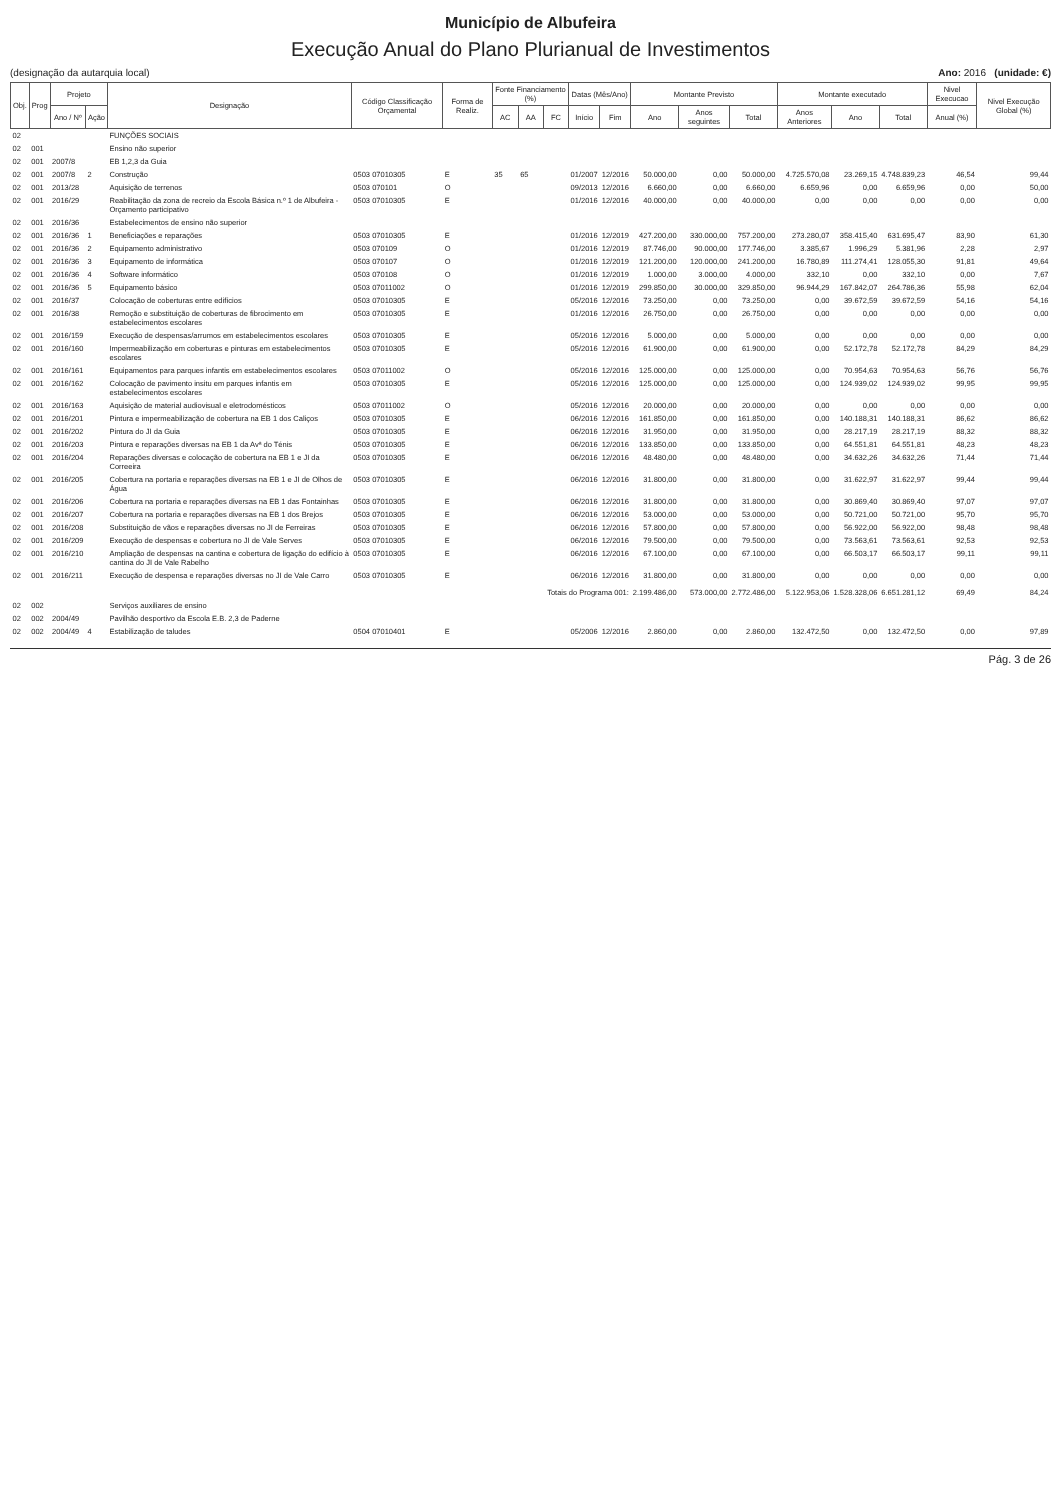Município de Albufeira
Execução Anual do Plano Plurianual de Investimentos
(designação da autarquia local) Ano: 2016 (unidade: €)
| Obj. | Prog | Projeto | | Designação | Código Classificação Orçamental | Forma de Realiz. | Fonte Financiamento (%) | | | Datas (Mês/Ano) | | Montante Previsto | | | Montante executado | | | Nivel Execucao | Nivel Execução Global (%) |
| --- | --- | --- | --- | --- | --- | --- | --- | --- | --- | --- | --- | --- | --- | --- | --- | --- | --- | --- | --- |
| | | Ano / Nº | Ação | | | | AC | AA | FC | Início | Fim | Ano | Anos seguintes | Total | Anos Anteriores | Ano | Total | Anual (%) | |
| 02 | | | | FUNÇÕES SOCIAIS | | | | | | | | | | | | | | | |
| 02 | 001 | | | Ensino não superior | | | | | | | | | | | | | | | |
| 02 | 001 | 2007/8 | | EB 1,2,3 da Guia | | | | | | | | | | | | | | | |
| 02 | 001 | 2007/8 | 2 | Construção | 0503 07010305 | E | 35 | 65 | | 01/2007 | 12/2016 | 50.000,00 | 0,00 | 50.000,00 | 4.725.570,08 | 23.269,15 | 4.748.839,23 | 46,54 | 99,44 |
| 02 | 001 | 2013/28 | | Aquisição de terrenos | 0503 070101 | O | | | | 09/2013 | 12/2016 | 6.660,00 | 0,00 | 6.660,00 | 6.659,96 | 0,00 | 6.659,96 | 0,00 | 50,00 |
| 02 | 001 | 2016/29 | | Reabilitação da zona de recreio da Escola Básica n.º 1 de Albufeira - Orçamento participativo | 0503 07010305 | E | | | | 01/2016 | 12/2016 | 40.000,00 | 0,00 | 40.000,00 | 0,00 | 0,00 | 0,00 | 0,00 | 0,00 |
| 02 | 001 | 2016/36 | | Estabelecimentos de ensino não superior | | | | | | | | | | | | | | | |
| 02 | 001 | 2016/36 | 1 | Beneficiações e reparações | 0503 07010305 | E | | | | 01/2016 | 12/2019 | 427.200,00 | 330.000,00 | 757.200,00 | 273.280,07 | 358.415,40 | 631.695,47 | 83,90 | 61,30 |
| 02 | 001 | 2016/36 | 2 | Equipamento administrativo | 0503 070109 | O | | | | 01/2016 | 12/2019 | 87.746,00 | 90.000,00 | 177.746,00 | 3.385,67 | 1.996,29 | 5.381,96 | 2,28 | 2,97 |
| 02 | 001 | 2016/36 | 3 | Equipamento de informática | 0503 070107 | O | | | | 01/2016 | 12/2019 | 121.200,00 | 120.000,00 | 241.200,00 | 16.780,89 | 111.274,41 | 128.055,30 | 91,81 | 49,64 |
| 02 | 001 | 2016/36 | 4 | Software informático | 0503 070108 | O | | | | 01/2016 | 12/2019 | 1.000,00 | 3.000,00 | 4.000,00 | 332,10 | 0,00 | 332,10 | 0,00 | 7,67 |
| 02 | 001 | 2016/36 | 5 | Equipamento básico | 0503 07011002 | O | | | | 01/2016 | 12/2019 | 299.850,00 | 30.000,00 | 329.850,00 | 96.944,29 | 167.842,07 | 264.786,36 | 55,98 | 62,04 |
| 02 | 001 | 2016/37 | | Colocação de coberturas entre edifícios | 0503 07010305 | E | | | | 05/2016 | 12/2016 | 73.250,00 | 0,00 | 73.250,00 | 0,00 | 39.672,59 | 39.672,59 | 54,16 | 54,16 |
| 02 | 001 | 2016/38 | | Remoção e substituição de coberturas de fibrocimento em estabelecimentos escolares | 0503 07010305 | E | | | | 01/2016 | 12/2016 | 26.750,00 | 0,00 | 26.750,00 | 0,00 | 0,00 | 0,00 | 0,00 | 0,00 |
| 02 | 001 | 2016/159 | | Execução de despensas/arrumos em estabelecimentos escolares | 0503 07010305 | E | | | | 05/2016 | 12/2016 | 5.000,00 | 0,00 | 5.000,00 | 0,00 | 0,00 | 0,00 | 0,00 | 0,00 |
| 02 | 001 | 2016/160 | | Impermeabilização em coberturas e pinturas em estabelecimentos escolares | 0503 07010305 | E | | | | 05/2016 | 12/2016 | 61.900,00 | 0,00 | 61.900,00 | 0,00 | 52.172,78 | 52.172,78 | 84,29 | 84,29 |
| 02 | 001 | 2016/161 | | Equipamentos para parques infantis em estabelecimentos escolares | 0503 07011002 | O | | | | 05/2016 | 12/2016 | 125.000,00 | 0,00 | 125.000,00 | 0,00 | 70.954,63 | 70.954,63 | 56,76 | 56,76 |
| 02 | 001 | 2016/162 | | Colocação de pavimento insitu em parques infantis em estabelecimentos escolares | 0503 07010305 | E | | | | 05/2016 | 12/2016 | 125.000,00 | 0,00 | 125.000,00 | 0,00 | 124.939,02 | 124.939,02 | 99,95 | 99,95 |
| 02 | 001 | 2016/163 | | Aquisição de material audiovisual e eletrodomésticos | 0503 07011002 | O | | | | 05/2016 | 12/2016 | 20.000,00 | 0,00 | 20.000,00 | 0,00 | 0,00 | 0,00 | 0,00 | 0,00 |
| 02 | 001 | 2016/201 | | Pintura e impermeabilização de cobertura na EB 1 dos Caliços | 0503 07010305 | E | | | | 06/2016 | 12/2016 | 161.850,00 | 0,00 | 161.850,00 | 0,00 | 140.188,31 | 140.188,31 | 86,62 | 86,62 |
| 02 | 001 | 2016/202 | | Pintura do JI da Guia | 0503 07010305 | E | | | | 06/2016 | 12/2016 | 31.950,00 | 0,00 | 31.950,00 | 0,00 | 28.217,19 | 28.217,19 | 88,32 | 88,32 |
| 02 | 001 | 2016/203 | | Pintura e reparações diversas na EB 1 da Avª do Ténis | 0503 07010305 | E | | | | 06/2016 | 12/2016 | 133.850,00 | 0,00 | 133.850,00 | 0,00 | 64.551,81 | 64.551,81 | 48,23 | 48,23 |
| 02 | 001 | 2016/204 | | Reparações diversas e colocação de cobertura na EB 1 e JI da Correeira | 0503 07010305 | E | | | | 06/2016 | 12/2016 | 48.480,00 | 0,00 | 48.480,00 | 0,00 | 34.632,26 | 34.632,26 | 71,44 | 71,44 |
| 02 | 001 | 2016/205 | | Cobertura na portaria e reparações diversas na EB 1 e JI de Olhos de Água | 0503 07010305 | E | | | | 06/2016 | 12/2016 | 31.800,00 | 0,00 | 31.800,00 | 0,00 | 31.622,97 | 31.622,97 | 99,44 | 99,44 |
| 02 | 001 | 2016/206 | | Cobertura na portaria e reparações diversas na EB 1 das Fontainhas | 0503 07010305 | E | | | | 06/2016 | 12/2016 | 31.800,00 | 0,00 | 31.800,00 | 0,00 | 30.869,40 | 30.869,40 | 97,07 | 97,07 |
| 02 | 001 | 2016/207 | | Cobertura na portaria e reparações diversas na EB 1 dos Brejos | 0503 07010305 | E | | | | 06/2016 | 12/2016 | 53.000,00 | 0,00 | 53.000,00 | 0,00 | 50.721,00 | 50.721,00 | 95,70 | 95,70 |
| 02 | 001 | 2016/208 | | Substituição de vãos e reparações diversas no JI de Ferreiras | 0503 07010305 | E | | | | 06/2016 | 12/2016 | 57.800,00 | 0,00 | 57.800,00 | 0,00 | 56.922,00 | 56.922,00 | 98,48 | 98,48 |
| 02 | 001 | 2016/209 | | Execução de despensas e cobertura no JI de Vale Serves | 0503 07010305 | E | | | | 06/2016 | 12/2016 | 79.500,00 | 0,00 | 79.500,00 | 0,00 | 73.563,61 | 73.563,61 | 92,53 | 92,53 |
| 02 | 001 | 2016/210 | | Ampliação de despensas na cantina e cobertura de ligação do edifício à cantina do JI de Vale Rabelho | 0503 07010305 | E | | | | 06/2016 | 12/2016 | 67.100,00 | 0,00 | 67.100,00 | 0,00 | 66.503,17 | 66.503,17 | 99,11 | 99,11 |
| 02 | 001 | 2016/211 | | Execução de despensa e reparações diversas no JI de Vale Carro | 0503 07010305 | E | | | | 06/2016 | 12/2016 | 31.800,00 | 0,00 | 31.800,00 | 0,00 | 0,00 | 0,00 | 0,00 | 0,00 |
| Totais do Programa 001: | | | | | | | | | | | | 2.199.486,00 | 573.000,00 | 2.772.486,00 | 5.122.953,06 | 1.528.328,06 | 6.651.281,12 | 69,49 | 84,24 |
| 02 | 002 | | | Serviços auxiliares de ensino | | | | | | | | | | | | | | | |
| 02 | 002 | 2004/49 | | Pavilhão desportivo da Escola E.B. 2,3 de Paderne | | | | | | | | | | | | | | | |
| 02 | 002 | 2004/49 | 4 | Estabilização de taludes | 0504 07010401 | E | | | | 05/2006 | 12/2016 | 2.860,00 | 0,00 | 2.860,00 | 132.472,50 | 0,00 | 132.472,50 | 0,00 | 97,89 |
Pág. 3 de 26